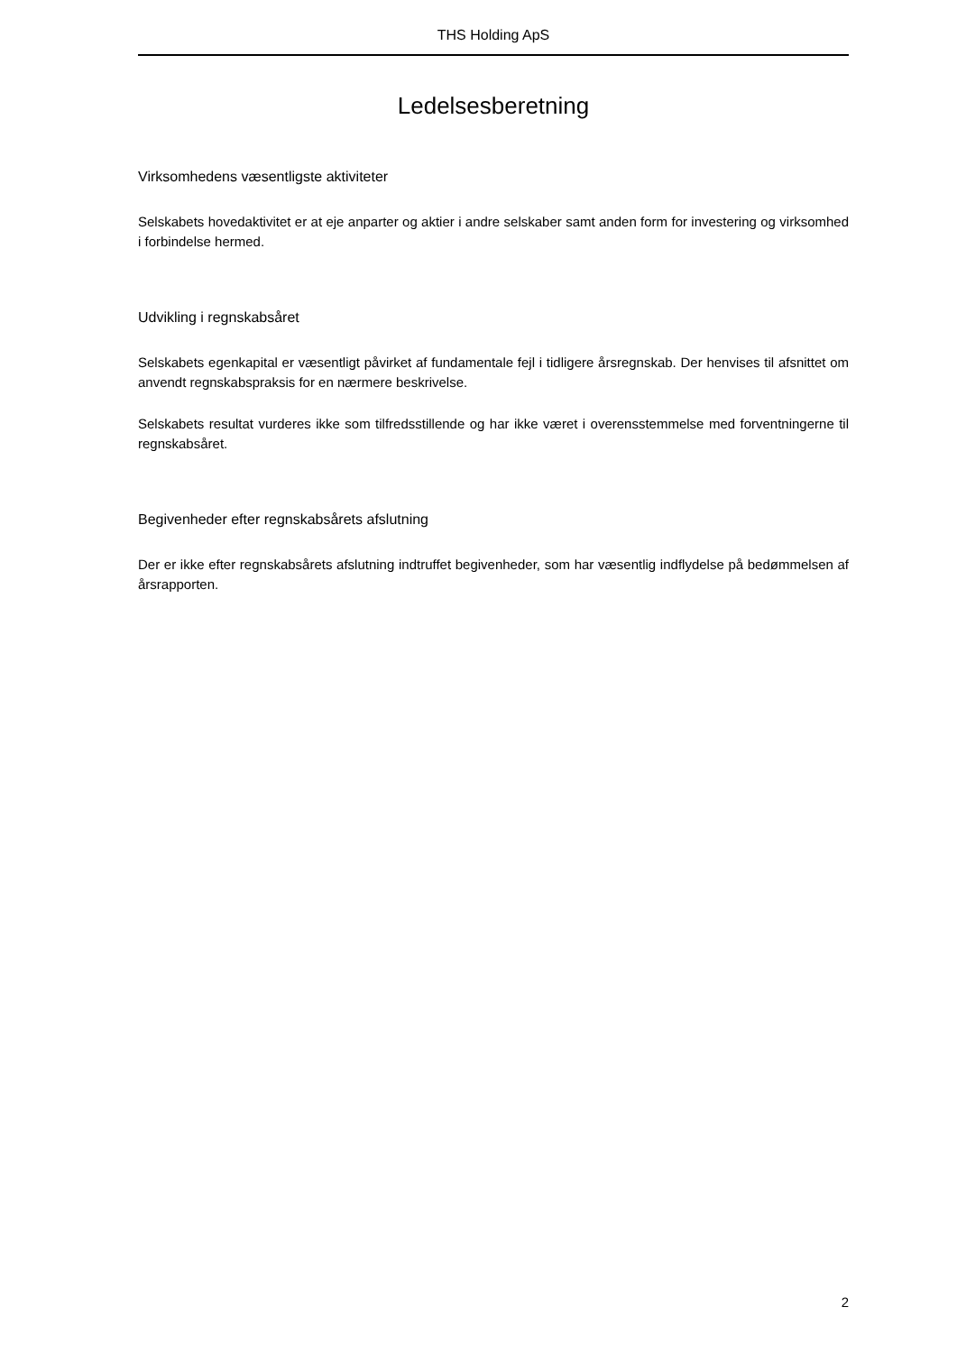THS Holding ApS
Ledelsesberetning
Virksomhedens væsentligste aktiviteter
Selskabets hovedaktivitet er at eje anparter og aktier i andre selskaber samt anden form for investering og virksomhed i forbindelse hermed.
Udvikling i regnskabsåret
Selskabets egenkapital er væsentligt påvirket af fundamentale fejl i tidligere årsregnskab. Der henvises til afsnittet om anvendt regnskabspraksis for en nærmere beskrivelse.
Selskabets resultat vurderes ikke som tilfredsstillende og har ikke været i overensstemmelse med forventningerne til regnskabsåret.
Begivenheder efter regnskabsårets afslutning
Der er ikke efter regnskabsårets afslutning indtruffet begivenheder, som har væsentlig indflydelse på bedømmelsen af årsrapporten.
2